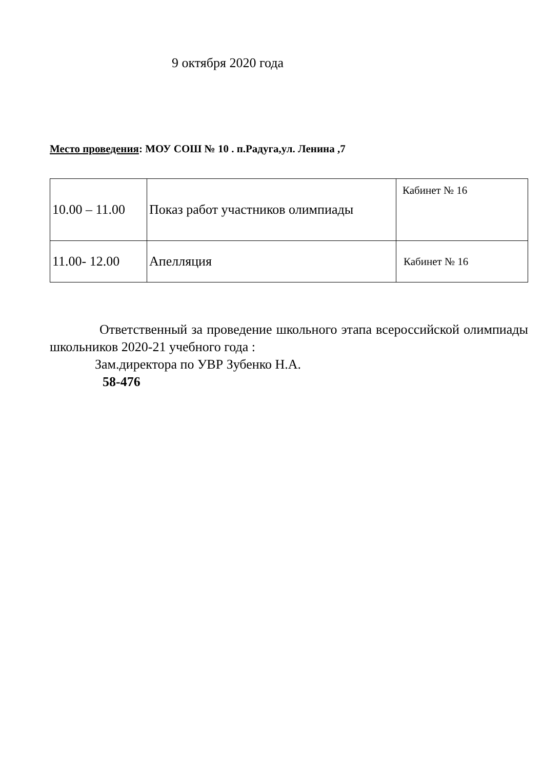9 октября 2020 года
Место проведения: МОУ СОШ № 10 . п.Радуга,ул. Ленина ,7
| 10.00 – 11.00 | Показ работ участников олимпиады | Кабинет № 16 |
| 11.00- 12.00 | Апелляция | Кабинет № 16 |
Ответственный за проведение школьного этапа всероссийской олимпиады школьников 2020-21 учебного года :
Зам.директора по УВР Зубенко Н.А.
58-476